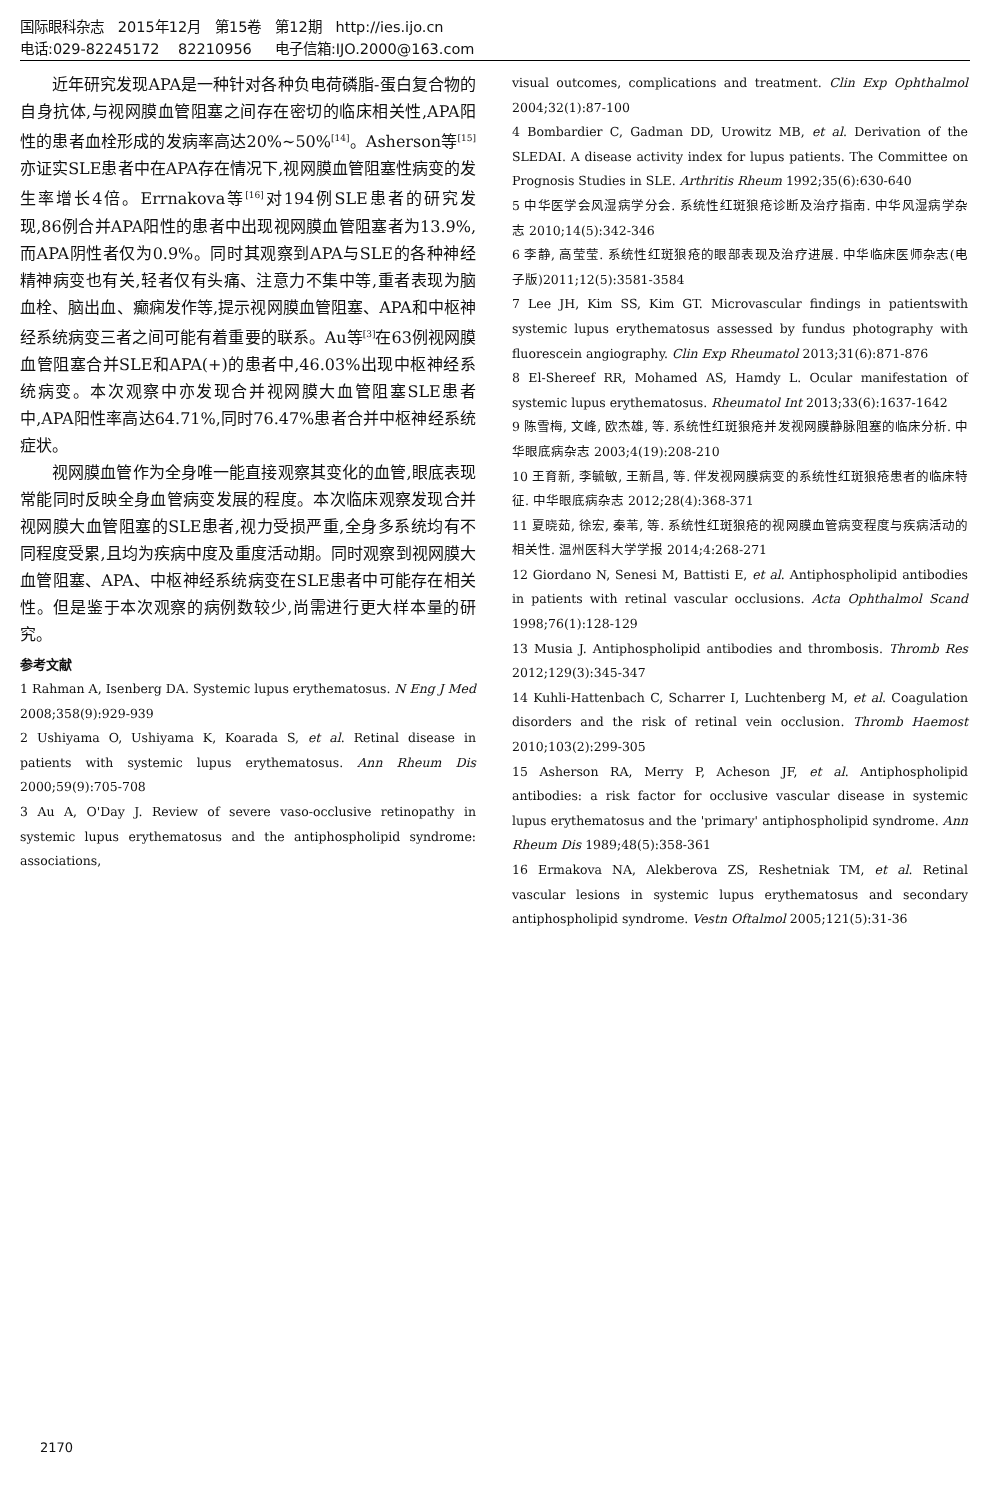国际眼科杂志 2015年12月 第15卷 第12期 http://ies.ijo.cn
电话:029-82245172 82210956 电子信箱:IJO.2000@163.com
近年研究发现APA是一种针对各种负电荷磷脂-蛋白复合物的自身抗体,与视网膜血管阻塞之间存在密切的临床相关性,APA阳性的患者血栓形成的发病率高达20%~50%<sup>[14]</sup>。Asherson等<sup>[15]</sup>亦证实SLE患者中在APA存在情况下,视网膜血管阻塞性病变的发生率增长4倍。Errnakova等<sup>[16]</sup>对194例SLE患者的研究发现,86例合并APA阳性的患者中出现视网膜血管阻塞者为13.9%,而APA阴性者仅为0.9%。同时其观察到APA与SLE的各种神经精神病变也有关,轻者仅有头痛、注意力不集中等,重者表现为脑血栓、脑出血、癫痫发作等,提示视网膜血管阻塞、APA和中枢神经系统病变三者之间可能有着重要的联系。Au等<sup>[3]</sup>在63例视网膜血管阻塞合并SLE和APA(+)的患者中,46.03%出现中枢神经系统病变。本次观察中亦发现合并视网膜大血管阻塞SLE患者中,APA阳性率高达64.71%,同时76.47%患者合并中枢神经系统症状。
视网膜血管作为全身唯一能直接观察其变化的血管,眼底表现常能同时反映全身血管病变发展的程度。本次临床观察发现合并视网膜大血管阻塞的SLE患者,视力受损严重,全身多系统均有不同程度受累,且均为疾病中度及重度活动期。同时观察到视网膜大血管阻塞、APA、中枢神经系统病变在SLE患者中可能存在相关性。但是鉴于本次观察的病例数较少,尚需进行更大样本量的研究。
参考文献
1 Rahman A, Isenberg DA. Systemic lupus erythematosus. N Eng J Med 2008;358(9):929-939
2 Ushiyama O, Ushiyama K, Koarada S, et al. Retinal disease in patients with systemic lupus erythematosus. Ann Rheum Dis 2000;59(9):705-708
3 Au A, O'Day J. Review of severe vaso-occlusive retinopathy in systemic lupus erythematosus and the antiphospholipid syndrome: associations,
visual outcomes, complications and treatment. Clin Exp Ophthalmol 2004;32(1):87-100
4 Bombardier C, Gadman DD, Urowitz MB, et al. Derivation of the SLEDAI. A disease activity index for lupus patients. The Committee on Prognosis Studies in SLE. Arthritis Rheum 1992;35(6):630-640
5 中华医学会风湿病学分会. 系统性红斑狼疮诊断及治疗指南. 中华风湿病学杂志 2010;14(5):342-346
6 李静, 高莹莹. 系统性红斑狼疮的眼部表现及治疗进展. 中华临床医师杂志(电子版)2011;12(5):3581-3584
7 Lee JH, Kim SS, Kim GT. Microvascular findings in patientswith systemic lupus erythematosus assessed by fundus photography with fluorescein angiography. Clin Exp Rheumatol 2013;31(6):871-876
8 El-Shereef RR, Mohamed AS, Hamdy L. Ocular manifestation of systemic lupus erythematosus. Rheumatol Int 2013;33(6):1637-1642
9 陈雪梅, 文峰, 欧杰雄, 等. 系统性红斑狼疮并发视网膜静脉阻塞的临床分析. 中华眼底病杂志 2003;4(19):208-210
10 王育新, 李毓敏, 王新昌, 等. 伴发视网膜病变的系统性红斑狼疮患者的临床特征. 中华眼底病杂志 2012;28(4):368-371
11 夏晓茹, 徐宏, 秦苇, 等. 系统性红斑狼疮的视网膜血管病变程度与疾病活动的相关性. 温州医科大学学报 2014;4:268-271
12 Giordano N, Senesi M, Battisti E, et al. Antiphospholipid antibodies in patients with retinal vascular occlusions. Acta Ophthalmol Scand 1998;76(1):128-129
13 Musia J. Antiphospholipid antibodies and thrombosis. Thromb Res 2012;129(3):345-347
14 Kuhli-Hattenbach C, Scharrer I, Luchtenberg M, et al. Coagulation disorders and the risk of retinal vein occlusion. Thromb Haemost 2010;103(2):299-305
15 Asherson RA, Merry P, Acheson JF, et al. Antiphospholipid antibodies: a risk factor for occlusive vascular disease in systemic lupus erythematosus and the 'primary' antiphospholipid syndrome. Ann Rheum Dis 1989;48(5):358-361
16 Ermakova NA, Alekberova ZS, Reshetniak TM, et al. Retinal vascular lesions in systemic lupus erythematosus and secondary antiphospholipid syndrome. Vestn Oftalmol 2005;121(5):31-36
2170